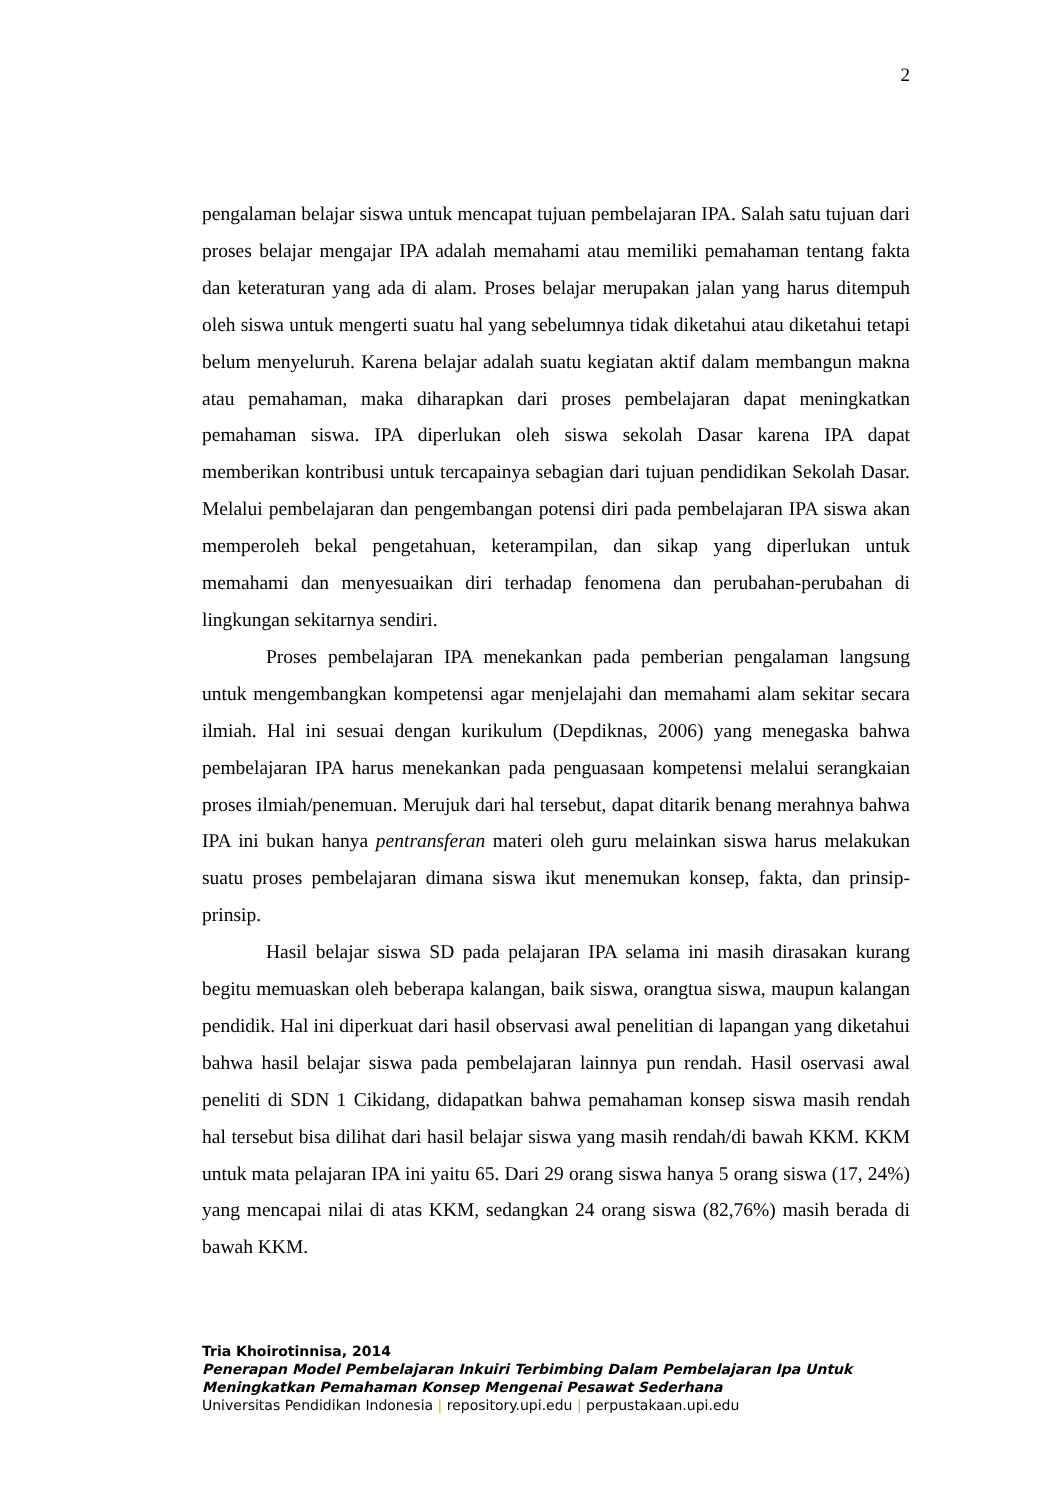2
pengalaman belajar siswa untuk mencapat tujuan pembelajaran IPA. Salah satu tujuan dari proses belajar mengajar IPA adalah memahami atau memiliki pemahaman tentang fakta dan keteraturan yang ada di alam. Proses belajar merupakan jalan yang harus ditempuh oleh siswa untuk mengerti suatu hal yang sebelumnya tidak diketahui atau diketahui tetapi belum menyeluruh. Karena belajar adalah suatu kegiatan aktif dalam membangun makna atau pemahaman, maka diharapkan dari proses pembelajaran dapat meningkatkan pemahaman siswa. IPA diperlukan oleh siswa sekolah Dasar karena IPA dapat memberikan kontribusi untuk tercapainya sebagian dari tujuan pendidikan Sekolah Dasar. Melalui pembelajaran dan pengembangan potensi diri pada pembelajaran IPA siswa akan memperoleh bekal pengetahuan, keterampilan, dan sikap yang diperlukan untuk memahami dan menyesuaikan diri terhadap fenomena dan perubahan-perubahan di lingkungan sekitarnya sendiri.
Proses pembelajaran IPA menekankan pada pemberian pengalaman langsung untuk mengembangkan kompetensi agar menjelajahi dan memahami alam sekitar secara ilmiah. Hal ini sesuai dengan kurikulum (Depdiknas, 2006) yang menegaska bahwa pembelajaran IPA harus menekankan pada penguasaan kompetensi melalui serangkaian proses ilmiah/penemuan. Merujuk dari hal tersebut, dapat ditarik benang merahnya bahwa IPA ini bukan hanya pentransferan materi oleh guru melainkan siswa harus melakukan suatu proses pembelajaran dimana siswa ikut menemukan konsep, fakta, dan prinsip-prinsip.
Hasil belajar siswa SD pada pelajaran IPA selama ini masih dirasakan kurang begitu memuaskan oleh beberapa kalangan, baik siswa, orangtua siswa, maupun kalangan pendidik. Hal ini diperkuat dari hasil observasi awal penelitian di lapangan yang diketahui bahwa hasil belajar siswa pada pembelajaran lainnya pun rendah. Hasil oservasi awal peneliti di SDN 1 Cikidang, didapatkan bahwa pemahaman konsep siswa masih rendah hal tersebut bisa dilihat dari hasil belajar siswa yang masih rendah/di bawah KKM. KKM untuk mata pelajaran IPA ini yaitu 65. Dari 29 orang siswa hanya 5 orang siswa (17, 24%) yang mencapai nilai di atas KKM, sedangkan 24 orang siswa (82,76%) masih berada di bawah KKM.
Tria Khoirotinnisa, 2014
Penerapan Model Pembelajaran Inkuiri Terbimbing Dalam Pembelajaran Ipa Untuk Meningkatkan Pemahaman Konsep Mengenai Pesawat Sederhana
Universitas Pendidikan Indonesia | repository.upi.edu | perpustakaan.upi.edu